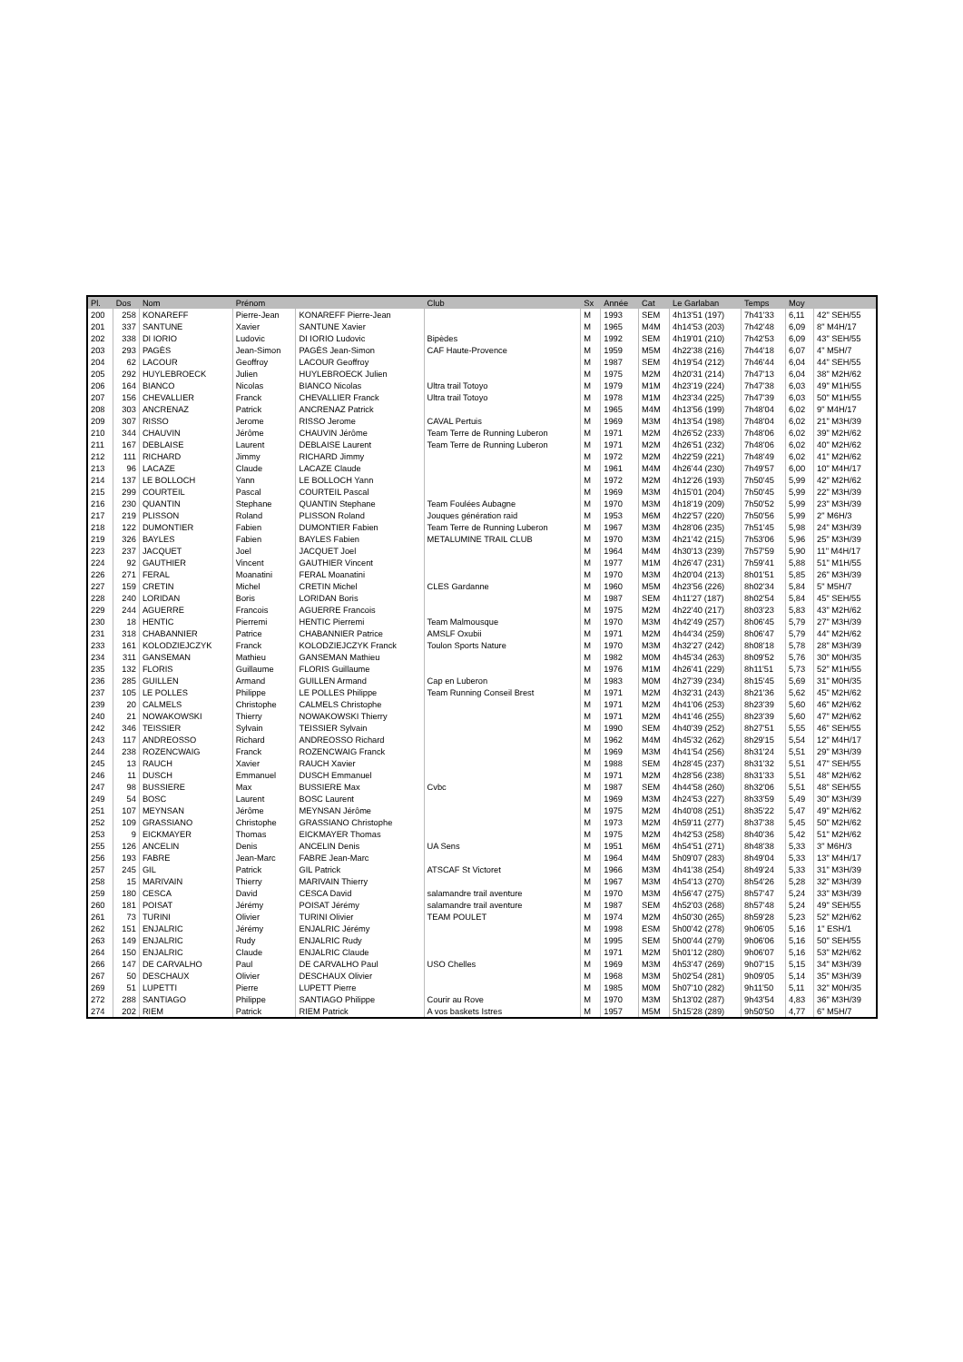| Pl. | Dos | Nom | Prénom | | Club | Sx | Année | Cat | Le Garlaban | Temps | Moy | |
| --- | --- | --- | --- | --- | --- | --- | --- | --- | --- | --- | --- | --- |
| 200 | 258 | KONAREFF | Pierre-Jean | KONAREFF Pierre-Jean | | M | 1993 | SEM | 4h13'51 (197) | 7h41'33 | 6,11 | 42" SEH/55 |
| 201 | 337 | SANTUNE | Xavier | SANTUNE Xavier | | M | 1965 | M4M | 4h14'53 (203) | 7h42'48 | 6,09 | 8" M4H/17 |
| 202 | 338 | DI IORIO | Ludovic | DI IORIO Ludovic | Bipèdes | M | 1992 | SEM | 4h19'01 (210) | 7h42'53 | 6,09 | 43" SEH/55 |
| 203 | 293 | PAGÈS | Jean-Simon | PAGÈS Jean-Simon | CAF Haute-Provence | M | 1959 | M5M | 4h22'38 (216) | 7h44'18 | 6,07 | 4" M5H/7 |
| 204 | 62 | LACOUR | Geoffroy | LACOUR Geoffroy | | M | 1987 | SEM | 4h19'54 (212) | 7h46'44 | 6,04 | 44" SEH/55 |
| 205 | 292 | HUYLEBROECK | Julien | HUYLEBROECK Julien | | M | 1975 | M2M | 4h20'31 (214) | 7h47'13 | 6,04 | 38" M2H/62 |
| 206 | 164 | BIANCO | Nicolas | BIANCO Nicolas | Ultra trail Totoyo | M | 1979 | M1M | 4h23'19 (224) | 7h47'38 | 6,03 | 49" M1H/55 |
| 207 | 156 | CHEVALLIER | Franck | CHEVALLIER Franck | Ultra trail Totoyo | M | 1978 | M1M | 4h23'34 (225) | 7h47'39 | 6,03 | 50" M1H/55 |
| 208 | 303 | ANCRENAZ | Patrick | ANCRENAZ Patrick | | M | 1965 | M4M | 4h13'56 (199) | 7h48'04 | 6,02 | 9" M4H/17 |
| 209 | 307 | RISSO | Jerome | RISSO Jerome | CAVAL Pertuis | M | 1969 | M3M | 4h13'54 (198) | 7h48'04 | 6,02 | 21" M3H/39 |
| 210 | 344 | CHAUVIN | Jérôme | CHAUVIN Jérôme | Team Terre de Running Luberon | M | 1971 | M2M | 4h26'52 (233) | 7h48'06 | 6,02 | 39" M2H/62 |
| 211 | 167 | DEBLAISE | Laurent | DEBLAISE Laurent | Team Terre de Running Luberon | M | 1971 | M2M | 4h26'51 (232) | 7h48'06 | 6,02 | 40" M2H/62 |
| 212 | 111 | RICHARD | Jimmy | RICHARD Jimmy | | M | 1972 | M2M | 4h22'59 (221) | 7h48'49 | 6,02 | 41" M2H/62 |
| 213 | 96 | LACAZE | Claude | LACAZE Claude | | M | 1961 | M4M | 4h26'44 (230) | 7h49'57 | 6,00 | 10" M4H/17 |
| 214 | 137 | LE BOLLOCH | Yann | LE BOLLOCH Yann | | M | 1972 | M2M | 4h12'26 (193) | 7h50'45 | 5,99 | 42" M2H/62 |
| 215 | 299 | COURTEIL | Pascal | COURTEIL Pascal | | M | 1969 | M3M | 4h15'01 (204) | 7h50'45 | 5,99 | 22" M3H/39 |
| 216 | 230 | QUANTIN | Stephane | QUANTIN Stephane | Team Foulées Aubagne | M | 1970 | M3M | 4h18'19 (209) | 7h50'52 | 5,99 | 23" M3H/39 |
| 217 | 219 | PLISSON | Roland | PLISSON Roland | Jouques génération raid | M | 1953 | M6M | 4h22'57 (220) | 7h50'56 | 5,99 | 2" M6H/3 |
| 218 | 122 | DUMONTIER | Fabien | DUMONTIER Fabien | Team Terre de Running Luberon | M | 1967 | M3M | 4h28'06 (235) | 7h51'45 | 5,98 | 24" M3H/39 |
| 219 | 326 | BAYLES | Fabien | BAYLES Fabien | METALUMINE TRAIL CLUB | M | 1970 | M3M | 4h21'42 (215) | 7h53'06 | 5,96 | 25" M3H/39 |
| 223 | 237 | JACQUET | Joel | JACQUET Joel | | M | 1964 | M4M | 4h30'13 (239) | 7h57'59 | 5,90 | 11" M4H/17 |
| 224 | 92 | GAUTHIER | Vincent | GAUTHIER Vincent | | M | 1977 | M1M | 4h26'47 (231) | 7h59'41 | 5,88 | 51" M1H/55 |
| 226 | 271 | FERAL | Moanatini | FERAL Moanatini | | M | 1970 | M3M | 4h20'04 (213) | 8h01'51 | 5,85 | 26" M3H/39 |
| 227 | 159 | CRETIN | Michel | CRETIN Michel | CLES Gardanne | M | 1960 | M5M | 4h23'56 (226) | 8h02'34 | 5,84 | 5" M5H/7 |
| 228 | 240 | LORIDAN | Boris | LORIDAN Boris | | M | 1987 | SEM | 4h11'27 (187) | 8h02'54 | 5,84 | 45" SEH/55 |
| 229 | 244 | AGUERRE | Francois | AGUERRE Francois | | M | 1975 | M2M | 4h22'40 (217) | 8h03'23 | 5,83 | 43" M2H/62 |
| 230 | 18 | HENTIC | Pierremi | HENTIC Pierremi | Team Malmousque | M | 1970 | M3M | 4h42'49 (257) | 8h06'45 | 5,79 | 27" M3H/39 |
| 231 | 318 | CHABANNIER | Patrice | CHABANNIER Patrice | AMSLF Oxubii | M | 1971 | M2M | 4h44'34 (259) | 8h06'47 | 5,79 | 44" M2H/62 |
| 233 | 161 | KOLODZIEJCZYK | Franck | KOLODZIEJCZYK Franck | Toulon Sports Nature | M | 1970 | M3M | 4h32'27 (242) | 8h08'18 | 5,78 | 28" M3H/39 |
| 234 | 311 | GANSEMAN | Mathieu | GANSEMAN Mathieu | | M | 1982 | M0M | 4h45'34 (263) | 8h09'52 | 5,76 | 30" M0H/35 |
| 235 | 132 | FLORIS | Guillaume | FLORIS Guillaume | | M | 1976 | M1M | 4h26'41 (229) | 8h11'51 | 5,73 | 52" M1H/55 |
| 236 | 285 | GUILLEN | Armand | GUILLEN Armand | Cap en Luberon | M | 1983 | M0M | 4h27'39 (234) | 8h15'45 | 5,69 | 31" M0H/35 |
| 237 | 105 | LE POLLES | Philippe | LE POLLES Philippe | Team Running Conseil Brest | M | 1971 | M2M | 4h32'31 (243) | 8h21'36 | 5,62 | 45" M2H/62 |
| 239 | 20 | CALMELS | Christophe | CALMELS Christophe | | M | 1971 | M2M | 4h41'06 (253) | 8h23'39 | 5,60 | 46" M2H/62 |
| 240 | 21 | NOWAKOWSKI | Thierry | NOWAKOWSKI Thierry | | M | 1971 | M2M | 4h41'46 (255) | 8h23'39 | 5,60 | 47" M2H/62 |
| 242 | 346 | TEISSIER | Sylvain | TEISSIER Sylvain | | M | 1990 | SEM | 4h40'39 (252) | 8h27'51 | 5,55 | 46" SEH/55 |
| 243 | 117 | ANDREOSSO | Richard | ANDREOSSO Richard | | M | 1962 | M4M | 4h45'32 (262) | 8h29'15 | 5,54 | 12" M4H/17 |
| 244 | 238 | ROZENCWAIG | Franck | ROZENCWAIG Franck | | M | 1969 | M3M | 4h41'54 (256) | 8h31'24 | 5,51 | 29" M3H/39 |
| 245 | 13 | RAUCH | Xavier | RAUCH Xavier | | M | 1988 | SEM | 4h28'45 (237) | 8h31'32 | 5,51 | 47" SEH/55 |
| 246 | 11 | DUSCH | Emmanuel | DUSCH Emmanuel | | M | 1971 | M2M | 4h28'56 (238) | 8h31'33 | 5,51 | 48" M2H/62 |
| 247 | 98 | BUSSIERE | Max | BUSSIERE Max | Cvbc | M | 1987 | SEM | 4h44'58 (260) | 8h32'06 | 5,51 | 48" SEH/55 |
| 249 | 54 | BOSC | Laurent | BOSC Laurent | | M | 1969 | M3M | 4h24'53 (227) | 8h33'59 | 5,49 | 30" M3H/39 |
| 251 | 107 | MEYNSAN | Jérôme | MEYNSAN Jérôme | | M | 1975 | M2M | 4h40'08 (251) | 8h35'22 | 5,47 | 49" M2H/62 |
| 252 | 109 | GRASSIANO | Christophe | GRASSIANO Christophe | | M | 1973 | M2M | 4h59'11 (277) | 8h37'38 | 5,45 | 50" M2H/62 |
| 253 | 9 | EICKMAYER | Thomas | EICKMAYER Thomas | | M | 1975 | M2M | 4h42'53 (258) | 8h40'36 | 5,42 | 51" M2H/62 |
| 255 | 126 | ANCELIN | Denis | ANCELIN Denis | UA Sens | M | 1951 | M6M | 4h54'51 (271) | 8h48'38 | 5,33 | 3" M6H/3 |
| 256 | 193 | FABRE | Jean-Marc | FABRE Jean-Marc | | M | 1964 | M4M | 5h09'07 (283) | 8h49'04 | 5,33 | 13" M4H/17 |
| 257 | 245 | GIL | Patrick | GIL Patrick | ATSCAF St Victoret | M | 1966 | M3M | 4h41'38 (254) | 8h49'24 | 5,33 | 31" M3H/39 |
| 258 | 15 | MARIVAIN | Thierry | MARIVAIN Thierry | | M | 1967 | M3M | 4h54'13 (270) | 8h54'26 | 5,28 | 32" M3H/39 |
| 259 | 180 | CESCA | David | CESCA David | salamandre trail aventure | M | 1970 | M3M | 4h56'47 (275) | 8h57'47 | 5,24 | 33" M3H/39 |
| 260 | 181 | POISAT | Jérémy | POISAT Jérémy | salamandre trail aventure | M | 1987 | SEM | 4h52'03 (268) | 8h57'48 | 5,24 | 49" SEH/55 |
| 261 | 73 | TURINI | Olivier | TURINI Olivier | TEAM POULET | M | 1974 | M2M | 4h50'30 (265) | 8h59'28 | 5,23 | 52" M2H/62 |
| 262 | 151 | ENJALRIC | Jérémy | ENJALRIC Jérémy | | M | 1998 | ESM | 5h00'42 (278) | 9h06'05 | 5,16 | 1" ESH/1 |
| 263 | 149 | ENJALRIC | Rudy | ENJALRIC Rudy | | M | 1995 | SEM | 5h00'44 (279) | 9h06'06 | 5,16 | 50" SEH/55 |
| 264 | 150 | ENJALRIC | Claude | ENJALRIC Claude | | M | 1971 | M2M | 5h01'12 (280) | 9h06'07 | 5,16 | 53" M2H/62 |
| 266 | 147 | DE CARVALHO | Paul | DE CARVALHO Paul | USO Chelles | M | 1969 | M3M | 4h53'47 (269) | 9h07'15 | 5,15 | 34" M3H/39 |
| 267 | 50 | DESCHAUX | Olivier | DESCHAUX Olivier | | M | 1968 | M3M | 5h02'54 (281) | 9h09'05 | 5,14 | 35" M3H/39 |
| 269 | 51 | LUPETTI | Pierre | LUPETT Pierre | | M | 1985 | M0M | 5h07'10 (282) | 9h11'50 | 5,11 | 32" M0H/35 |
| 272 | 288 | SANTIAGO | Philippe | SANTIAGO Philippe | Courir au Rove | M | 1970 | M3M | 5h13'02 (287) | 9h43'54 | 4,83 | 36" M3H/39 |
| 274 | 202 | RIEM | Patrick | RIEM Patrick | A vos baskets Istres | M | 1957 | M5M | 5h15'28 (289) | 9h50'50 | 4,77 | 6" M5H/7 |